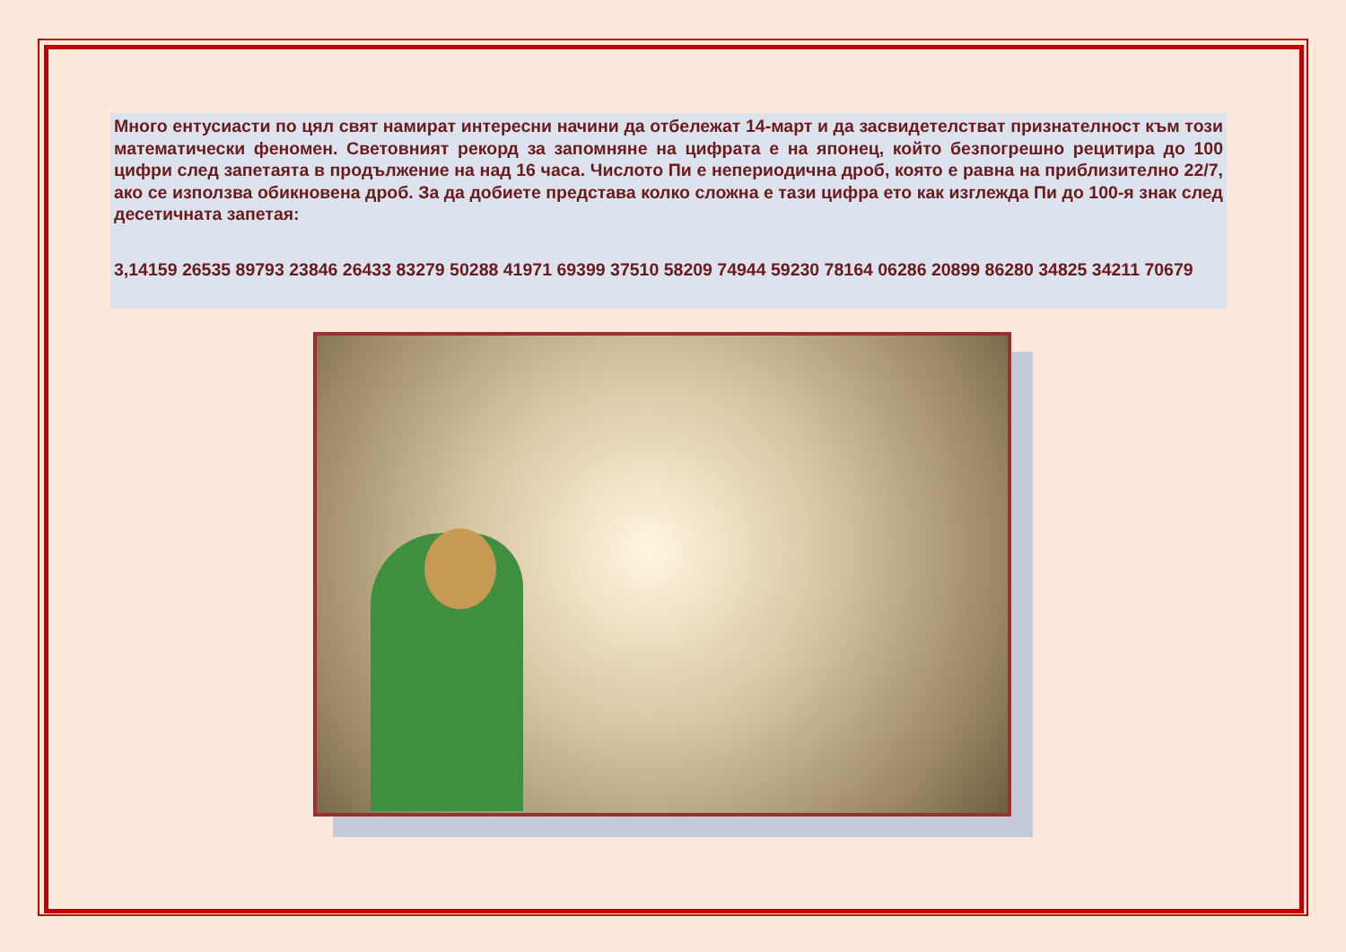Много ентусиасти по цял свят намират интересни начини да отбележат 14-март и да засвидетелстват признателност към този математически феномен. Световният рекорд за запомняне на цифрата е на японец, който безпогрешно рецитира до 100 цифри след запетаята в продължение на над 16 часа. Числото Пи е непериодична дроб, която е равна на приблизително 22/7, ако се използва обикновена дроб. За да добиете представа колко сложна е тази цифра ето как изглежда Пи до 100-я знак след десетичната запетая:
3,14159 26535 89793 23846 26433 83279 50288 41971 69399 37510 58209 74944 59230 78164 06286 20899 86280 34825 34211 70679